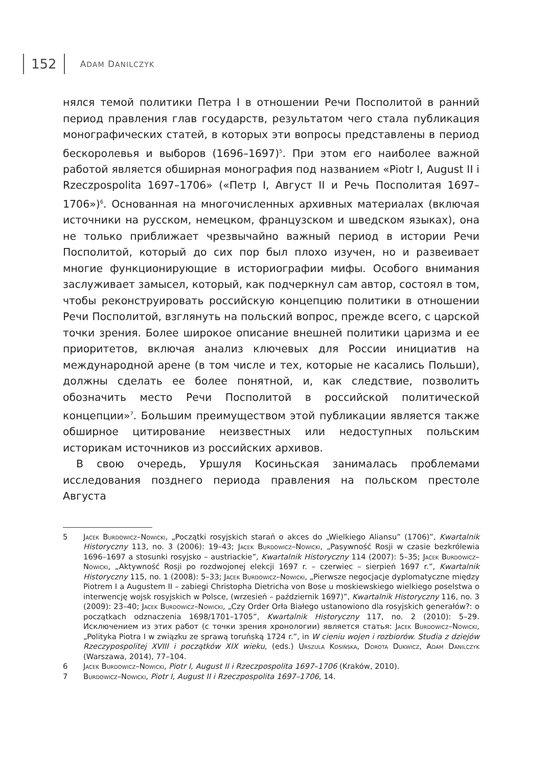152 ADAM DANILCZYK
нялся темой политики Петра I в отношении Речи Посполитой в ранний период правления глав государств, результатом чего стала публикация монографических статей, в которых эти вопросы представлены в период бескоролевья и выборов (1696–1697)<sup>5</sup>. При этом его наиболее важной работой является обширная монография под названием «Piotr I, August II i Rzeczpospolita 1697–1706» («Петр I, Август II и Речь Посполитая 1697–1706»)<sup>6</sup>. Основанная на многочисленных архивных материалах (включая источники на русском, немецком, французском и шведском языках), она не только приближает чрезвычайно важный период в истории Речи Посполитой, который до сих пор был плохо изучен, но и развеивает многие функционирующие в историографии мифы. Особого внимания заслуживает замысел, который, как подчеркнул сам автор, состоял в том, чтобы реконструировать российскую концепцию политики в отношении Речи Посполитой, взглянуть на польский вопрос, прежде всего, с царской точки зрения. Более широкое описание внешней политики царизма и ее приоритетов, включая анализ ключевых для России инициатив на международной арене (в том числе и тех, которые не касались Польши), должны сделать ее более понятной, и, как следствие, позволить обозначить место Речи Посполитой в российской политической концепции»<sup>7</sup>. Большим преимуществом этой публикации является также обширное цитирование неизвестных или недоступных польским историкам источников из российских архивов.
В свою очередь, Уршуля Косиньская занималась проблемами исследования позднего периода правления на польском престоле Августа
5 Jacek Burdowicz–Nowicki, „Początki rosyjskich starań o akces do „Wielkiego Aliansu” (1706)”, Kwartalnik Historyczny 113, no. 3 (2006): 19–43; Jacek Burdowicz–Nowicki, „Pasywność Rosji w czasie bezkrólewia 1696–1697 a stosunki rosyjsko – austriackie”, Kwartalnik Historyczny 114 (2007): 5–35; Jacek Burdowicz–Nowicki, „Aktywność Rosji po rozdwojonej elekcji 1697 r. – czerwiec – sierpień 1697 r.”, Kwartalnik Historyczny 115, no. 1 (2008): 5–33; Jacek Burdowicz–Nowicki, „Pierwsze negocjacje dyplomatyczne między Piotrem I a Augustem II – zabiegi Christopha Dietricha von Bose u moskiewskiego wielkiego poselstwa o interwencję wojsk rosyjskich w Polsce, (wrzesień – październik 1697)”, Kwartalnik Historyczny 116, no. 3 (2009): 23–40; Jacek Burdowicz–Nowicki, „Czy Order Orła Białego ustanowiono dla rosyjskich generałów?: o początkach odznaczenia 1698/1701–1705”, Kwartalnik Historyczny 117, no. 2 (2010): 5–29. Исключением из этих работ (с точки зрения хронологии) является статья: Jacek Burdowicz–Nowicki, „Polityka Piotra I w związku ze sprawą toruńską 1724 r.”, in W cieniu wojen i rozbiorów. Studia z dziejów Rzeczypospolitej XVIII i początków XIX wieku, (eds.) Urszula Kosińska, Dorota Dukwicz, Adam Danilczyk (Warszawa, 2014), 77–104.
6 Jacek Burdowicz–Nowicki, Piotr I, August II i Rzeczpospolita 1697–1706 (Kraków, 2010).
7 Burdowicz–Nowicki, Piotr I, August II i Rzeczpospolita 1697–1706, 14.